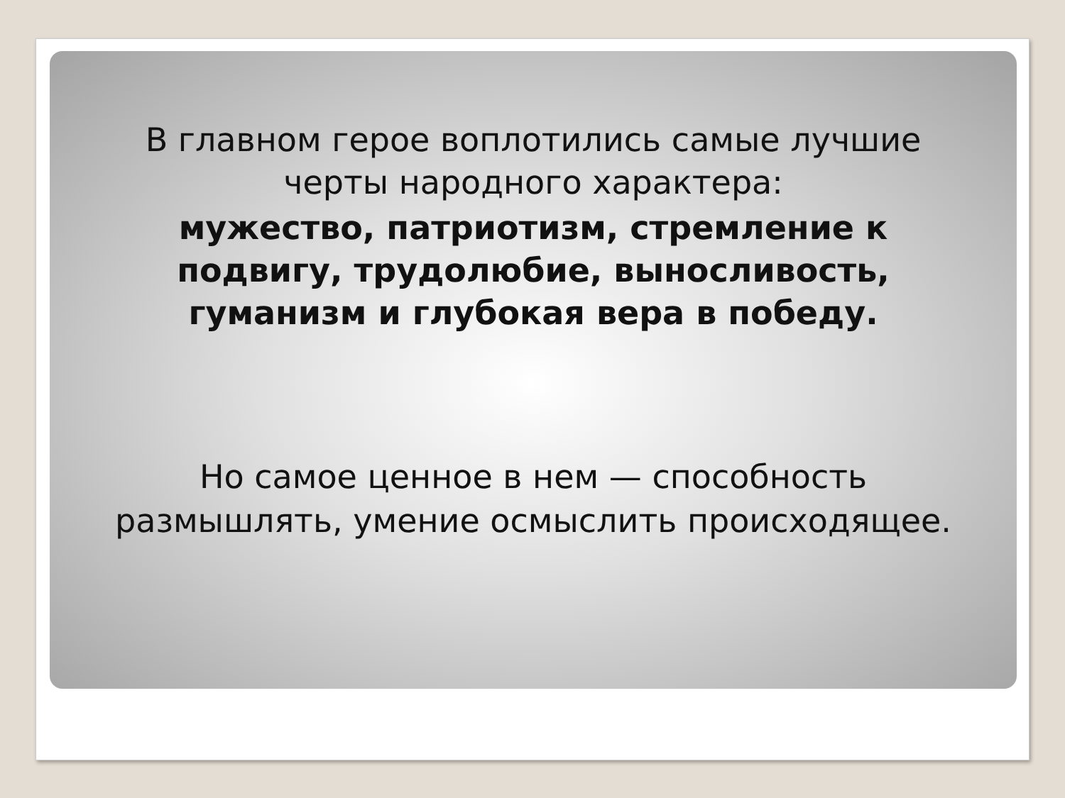В главном герое воплотились самые лучшие
черты народного характера:
мужество, патриотизм, стремление к
подвигу, трудолюбие, выносливость,
гуманизм и глубокая вера в победу.
Но самое ценное в нем — способность
размышлять, умение осмыслить происходящее.